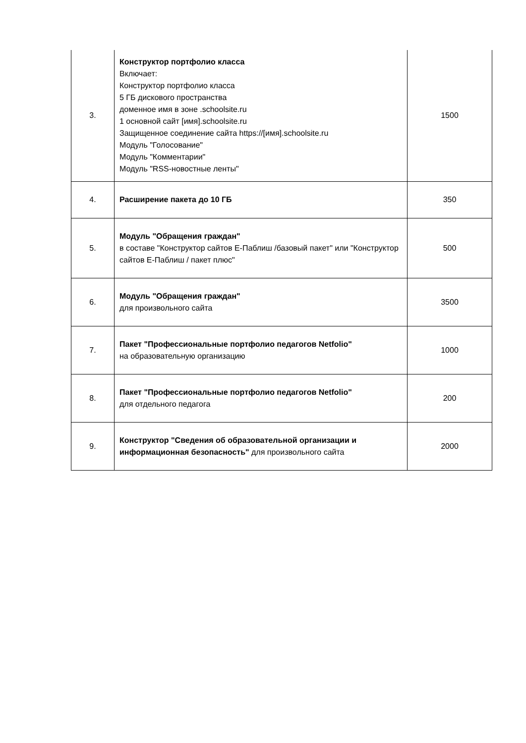| 3. | Конструктор портфолио класса Включает: Конструктор портфолио класса 5 ГБ дискового пространства доменное имя в зоне .schoolsite.ru 1 основной сайт [имя].schoolsite.ru Защищенное соединение сайта https://[имя].schoolsite.ru Модуль "Голосование" Модуль "Комментарии" Модуль "RSS-новостные ленты" | 1500 |
| 4. | Расширение пакета до 10 ГБ | 350 |
| 5. | Модуль "Обращения граждан" в составе "Конструктор сайтов Е-Паблиш /базовый пакет" или "Конструктор сайтов Е-Паблиш / пакет плюс" | 500 |
| 6. | Модуль "Обращения граждан" для произвольного сайта | 3500 |
| 7. | Пакет "Профессиональные портфолио педагогов Netfolio" на образовательную организацию | 1000 |
| 8. | Пакет "Профессиональные портфолио педагогов Netfolio" для отдельного педагога | 200 |
| 9. | Конструктор "Сведения об образовательной организации и информационная безопасность" для произвольного сайта | 2000 |